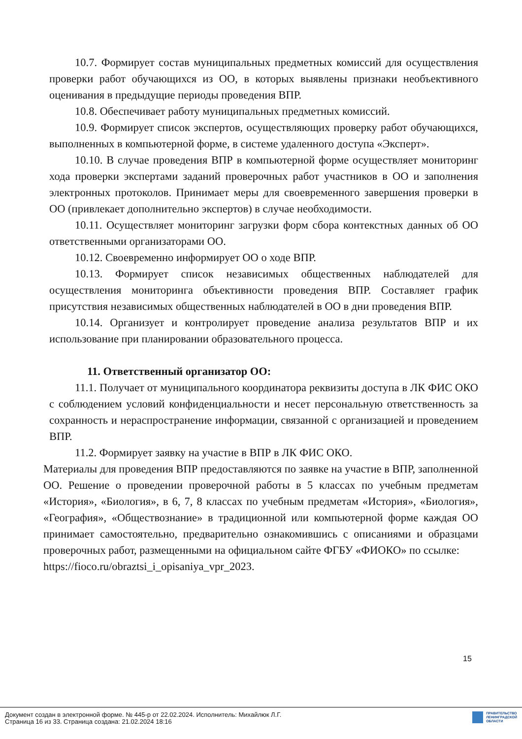10.7. Формирует состав муниципальных предметных комиссий для осуществления проверки работ обучающихся из ОО, в которых выявлены признаки необъективного оценивания в предыдущие периоды проведения ВПР.
10.8. Обеспечивает работу муниципальных предметных комиссий.
10.9. Формирует список экспертов, осуществляющих проверку работ обучающихся, выполненных в компьютерной форме, в системе удаленного доступа «Эксперт».
10.10. В случае проведения ВПР в компьютерной форме осуществляет мониторинг хода проверки экспертами заданий проверочных работ участников в ОО и заполнения электронных протоколов. Принимает меры для своевременного завершения проверки в ОО (привлекает дополнительно экспертов) в случае необходимости.
10.11. Осуществляет мониторинг загрузки форм сбора контекстных данных об ОО ответственными организаторами ОО.
10.12. Своевременно информирует ОО о ходе ВПР.
10.13. Формирует список независимых общественных наблюдателей для осуществления мониторинга объективности проведения ВПР. Составляет график присутствия независимых общественных наблюдателей в ОО в дни проведения ВПР.
10.14. Организует и контролирует проведение анализа результатов ВПР и их использование при планировании образовательного процесса.
11. Ответственный организатор ОО:
11.1. Получает от муниципального координатора реквизиты доступа в ЛК ФИС ОКО с соблюдением условий конфиденциальности и несет персональную ответственность за сохранность и нераспространение информации, связанной с организацией и проведением ВПР.
11.2. Формирует заявку на участие в ВПР в ЛК ФИС ОКО.
Материалы для проведения ВПР предоставляются по заявке на участие в ВПР, заполненной ОО. Решение о проведении проверочной работы в 5 классах по учебным предметам «История», «Биология», в 6, 7, 8 классах по учебным предметам «История», «Биология», «География», «Обществознание» в традиционной или компьютерной форме каждая ОО принимает самостоятельно, предварительно ознакомившись с описаниями и образцами проверочных работ, размещенными на официальном сайте ФГБУ «ФИОКО» по ссылке:
https://fioco.ru/obraztsi_i_opisaniya_vpr_2023.
15
Документ создан в электронной форме. № 445-р от 22.02.2024. Исполнитель: Михайлюк Л.Г.
Страница 16 из 33. Страница создана: 21.02.2024 18:16
ПРАВИТЕЛЬСТВО
ЛЕНИНГРАДСКОЙ
ОБЛАСТИ